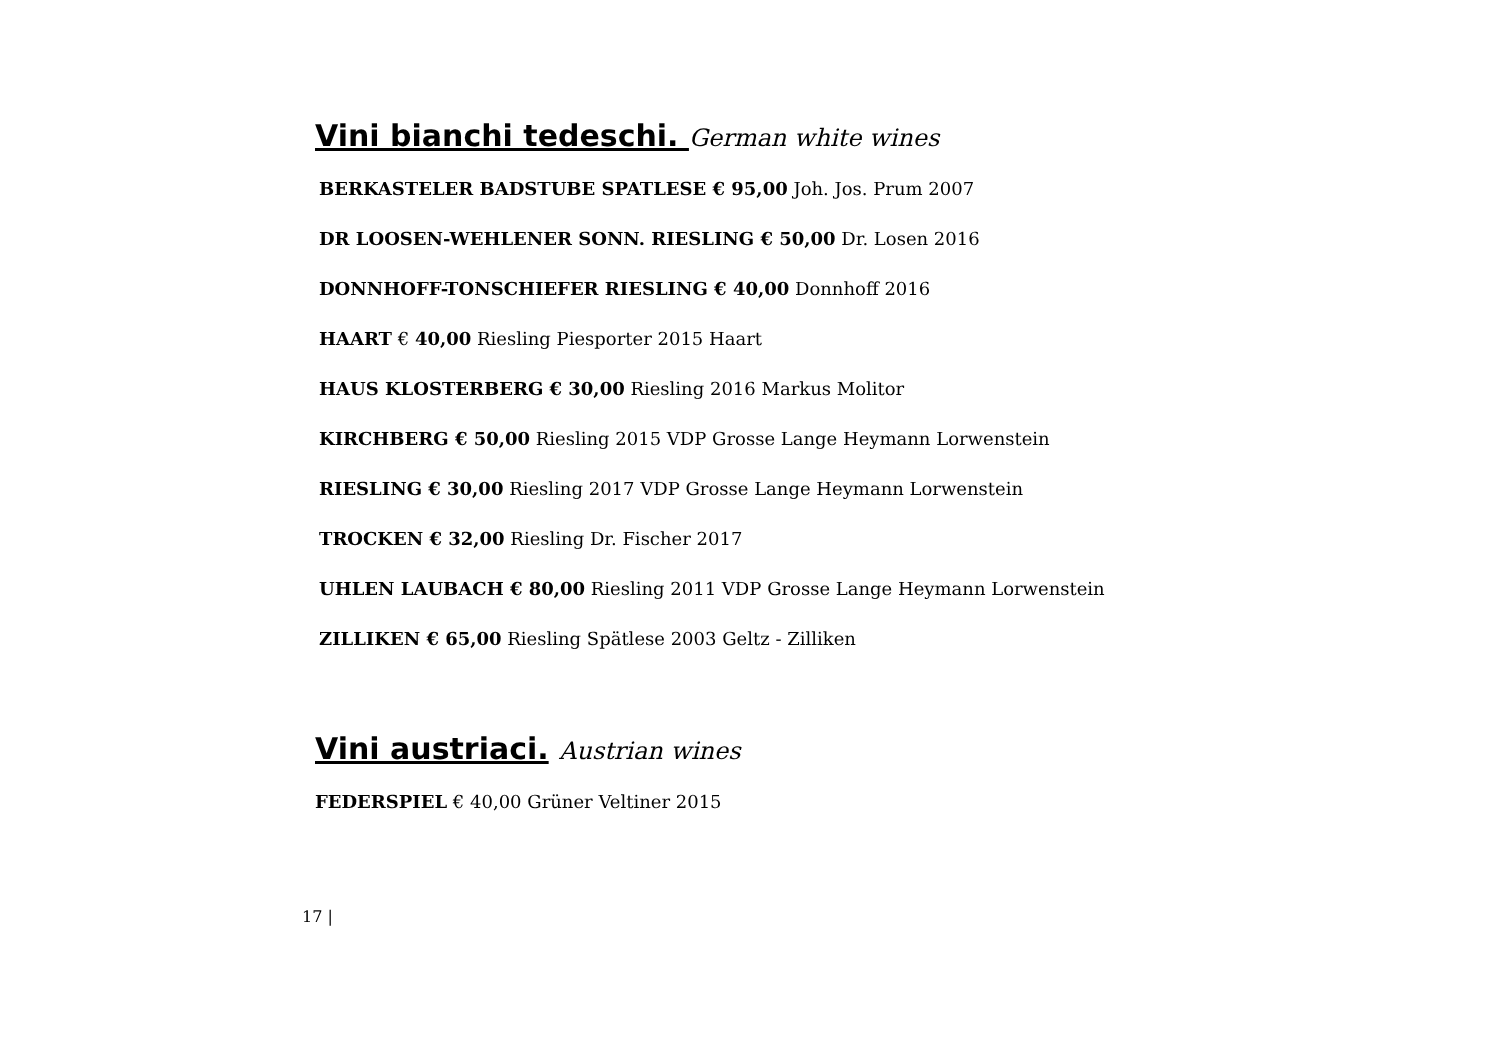Vini bianchi tedeschi. German white wines
BERKASTELER BADSTUBE SPATLESE € 95,00 Joh. Jos. Prum 2007
DR LOOSEN-WEHLENER SONN. RIESLING € 50,00 Dr. Losen 2016
DONNHOFF-TONSCHIEFER RIESLING € 40,00 Donnhoff 2016
HAART € 40,00 Riesling Piesporter 2015 Haart
HAUS KLOSTERBERG € 30,00 Riesling 2016 Markus Molitor
KIRCHBERG € 50,00 Riesling 2015 VDP Grosse Lange Heymann Lorwenstein
RIESLING € 30,00 Riesling 2017 VDP Grosse Lange Heymann Lorwenstein
TROCKEN € 32,00 Riesling Dr. Fischer 2017
UHLEN LAUBACH € 80,00 Riesling 2011 VDP Grosse Lange Heymann Lorwenstein
ZILLIKEN € 65,00 Riesling Spätlese 2003 Geltz - Zilliken
Vini austriaci. Austrian wines
FEDERSPIEL € 40,00 Grüner Veltiner 2015
17 |